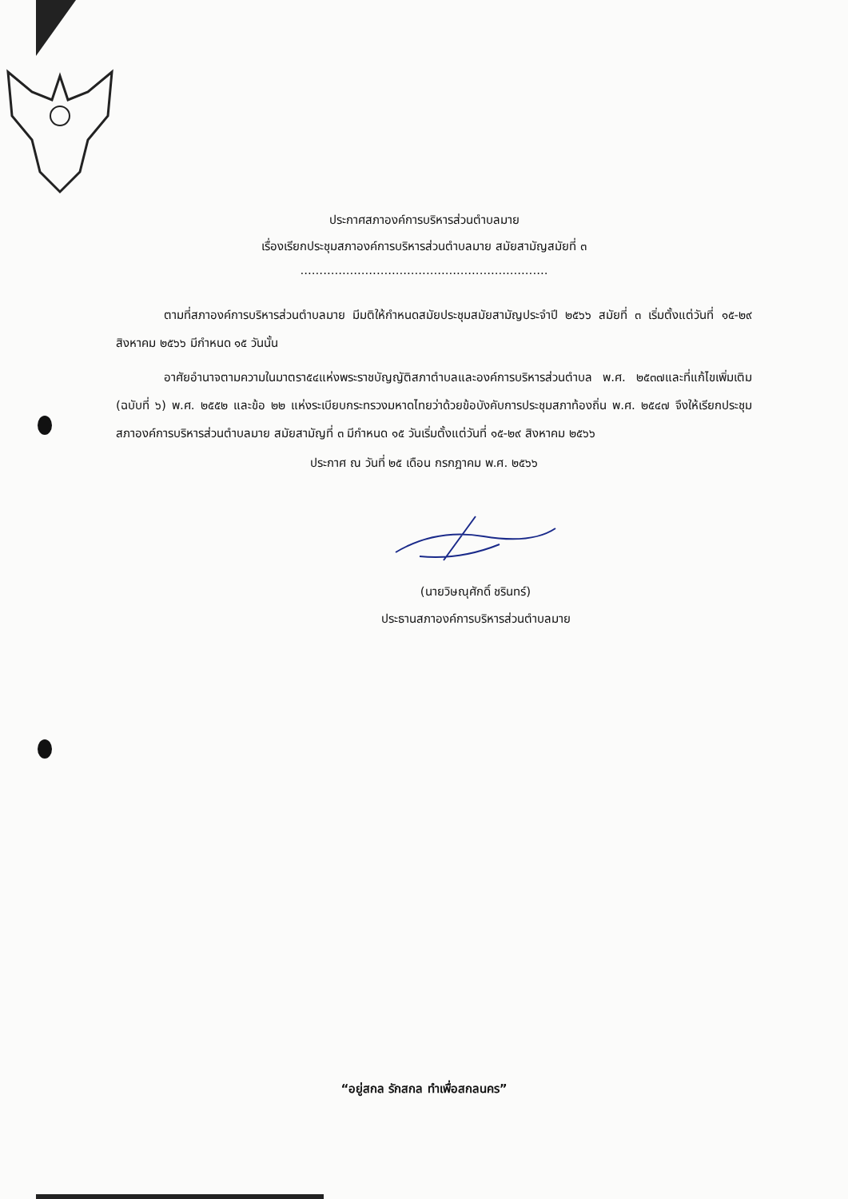ประกาศสภาองค์การบริหารส่วนตำบลมาย
เรื่องเรียกประชุมสภาองค์การบริหารส่วนตำบลมาย สมัยสามัญสมัยที่ ๓
.................................................................
ตามที่สภาองค์การบริหารส่วนตำบลมาย มีมติให้กำหนดสมัยประชุมสมัยสามัญประจำปี ๒๕๖๖ สมัยที่ ๓ เริ่มตั้งแต่วันที่ ๑๕-๒๙ สิงหาคม ๒๕๖๖ มีกำหนด ๑๕ วันนั้น
อาศัยอำนาจตามความในมาตรา๕๔แห่งพระราชบัญญัติสภาตำบลและองค์การบริหารส่วนตำบล พ.ศ. ๒๕๓๗และที่แก้ไขเพิ่มเติม (ฉบับที่ ๖) พ.ศ. ๒๕๕๒ และข้อ ๒๒ แห่งระเบียบกระทรวงมหาดไทยว่าด้วยข้อบังคับการประชุมสภาท้องถิ่น พ.ศ. ๒๕๔๗ จึงให้เรียกประชุมสภาองค์การบริหารส่วนตำบลมาย สมัยสามัญที่ ๓ มีกำหนด ๑๕ วันเริ่มตั้งแต่วันที่ ๑๕-๒๙ สิงหาคม ๒๕๖๖
ประกาศ ณ วันที่ ๒๕ เดือน กรกฎาคม พ.ศ. ๒๕๖๖
(นายวิษณุศักดิ์ ชรินทร์)
ประธานสภาองค์การบริหารส่วนตำบลมาย
“อยู่สกล รักสกล ทำเพื่อสกลนคร”